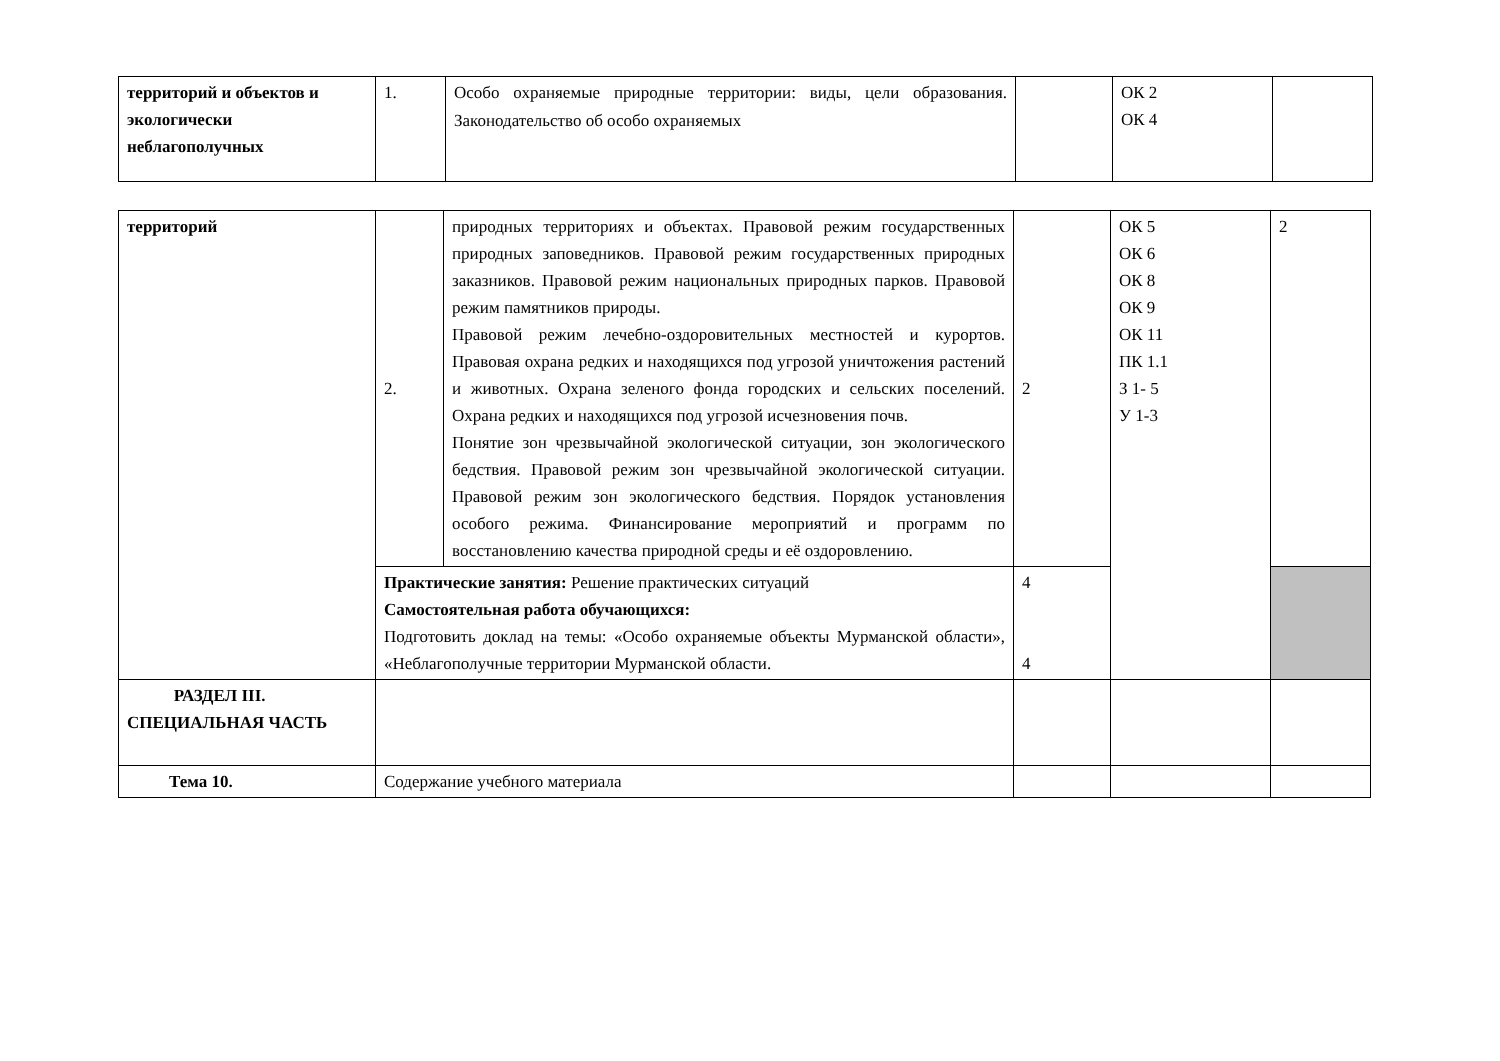| территорий и объектов и экологически неблагополучных | 1. | Особо охраняемые природные территории: виды, цели образования. Законодательство об особо охраняемых | | ОК 2 ОК 4 | |
| территорий | 2. | природных территориях и объектах. Правовой режим государственных природных заповедников. Правовой режим государственных природных заказников. Правовой режим национальных природных парков. Правовой режим памятников природы. Правовой режим лечебно-оздоровительных местностей и курортов. Правовая охрана редких и находящихся под угрозой уничтожения растений и животных. Охрана зеленого фонда городских и сельских поселений. Охрана редких и находящихся под угрозой исчезновения почв. Понятие зон чрезвычайной экологической ситуации, зон экологического бедствия. Правовой режим зон чрезвычайной экологической ситуации. Правовой режим зон экологического бедствия. Порядок установления особого режима. Финансирование мероприятий и программ по восстановлению качества природной среды и её оздоровлению. | 2 | ОК 5 ОК 6 ОК 8 ОК 9 ОК 11 ПК 1.1 З 1- 5 У 1-3 | 2 |
| | Практические занятия: Решение практических ситуаций Самостоятельная работа обучающихся: Подготовить доклад на темы: «Особо охраняемые объекты Мурманской области», «Неблагополучные территории Мурманской области. | | 4 4 | | |
| РАЗДЕЛ III. СПЕЦИАЛЬНАЯ ЧАСТЬ | | | | | |
| Тема 10. | Содержание учебного материала | | | | |